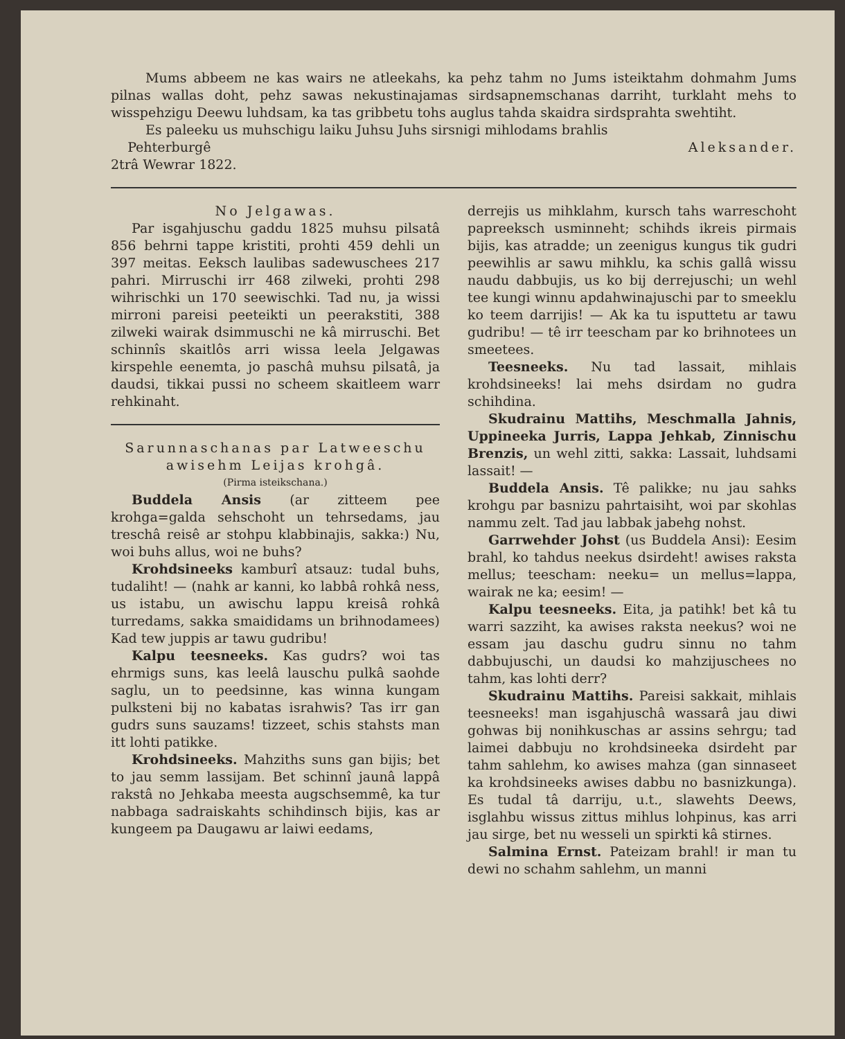Mums abbeem ne kas wairs ne atleekahs, ka pehz tahm no Jums isteiktahm dohmahm Jums pilnas wallas doht, pehz sawas nekustinajamas sirdsapnemschanas darriht, turklaht mehs to wisspehzigu Deewu luhdsam, ka tas gribbetu tohs auglus tahda skaidra sirdsprahta swehtiht.
Es paleeku us muhschigu laiku Juhsu Juhs sirsnigi mihlodams brahlis
Pehterburgê
2trâ Wewrar 1822.
Aleksander.
No Jelgawas.
Par isgahjuschu gaddu 1825 muhsu pilsatâ 856 behrni tappe kristiti, prohti 459 dehli un 397 meitas. Eeksch laulibas sadewuschees 217 pahri. Mirruschi irr 468 zilweki, prohti 298 wihrischki un 170 seewischki. Tad nu, ja wissi mirroni pareisi peeteikti un peerakstiti, 388 zilweki wairak dsimmuschi ne kâ mirruschi. Bet schinnîs skaitlôs arri wissa leela Jelgawas kirspehle eenemta, jo paschâ muhsu pilsatâ, ja daudsi, tikkai pussi no scheem skaitleem warr rehkinaht.
Sarunnaschanas par Latweeschu awisehm Leijas krohgâ.
(Pirma isteikschana.)
Buddela Ansis (ar zitteem pee krohga=galda sehschoht un tehrsedams, jau treschâ reisê ar stohpu klabbinajis, sakka:) Nu, woi buhs allus, woi ne buhs?
Krohdsineeks kamburî atsauz: tudal buhs, tudaliht! — (nahk ar kanni, ko labbâ rohkâ ness, us istabu, un awischu lappu kreisâ rohkâ turredams, sakka smaididams un brihnodamees) Kad tew juppis ar tawu gudribu!
Kalpu teesneeks. Kas gudrs? woi tas ehrmigs suns, kas leelâ lauschu pulkâ saohde saglu, un to peedsinne, kas winna kungam pulksteni bij no kabatas israhwis? Tas irr gan gudrs suns sauzams! tizzeet, schis stahsts man itt lohti patikke.
Krohdsineeks. Mahziths suns gan bijis; bet to jau semm lassijam. Bet schinnî jaunâ lappâ rakstâ no Jehkaba meesta augschsemmê, ka tur nabbaga sadraiskahts schihdinsch bijis, kas ar kungeem pa Daugawu ar laiwi eedams,
derrejis us mihklahm, kursch tahs warreschoht papreeksch usminneht; schihds ikreis pirmais bijis, kas atradde; un zeenigus kungus tik gudri peewihlis ar sawu mihklu, ka schis gallâ wissu naudu dabbujis, us ko bij derrejuschi; un wehl tee kungi winnu apdahwinajuschi par to smeeklu ko teem darrijis! — Ak ka tu isputtetu ar tawu gudribu! — tê irr teescham par ko brihnotees un smeetees.
Teesneeks. Nu tad lassait, mihlais krohdsineeks! lai mehs dsirdam no gudra schihdina.
Skudrainu Mattihs, Meschmalla Jahnis, Uppineeka Jurris, Lappa Jehkab, Zinnischu Brenzis, un wehl zitti, sakka: Lassait, luhdsami lassait! —
Buddela Ansis. Tê palikke; nu jau sahks krohgu par basnizu pahrtaisiht, woi par skohlas nammu zelt. Tad jau labbak jabehg nohst.
Garrwehder Johst (us Buddela Ansi): Eesim brahl, ko tahdus neekus dsirdeht! awises rakstа mellus; teescham: neeku= un mellus=lappa, wairak ne ka; eesim! —
Kalpu teesneeks. Eita, ja patihk! bet kâ tu warri sazziht, ka awises raksta neekus? woi ne essam jau daschu gudru sinnu no tahm dabbujuschi, un daudsi ko mahzijuschees no tahm, kas lohti derr?
Skudrainu Mattihs. Pareisi sakkait, mihlais teesneeks! man isgahjuschâ wassarâ jau diwi gohwas bij nonihkuschas ar assins sehrgu; tad laimei dabbuju no krohdsineeka dsirdeht par tahm sahlehm, ko awises mahza (gan sinnaseet ka krohdsineeks awises dabbu no basnizkunga). Es tudal tâ darriju, u.t., slawehts Deews, isglahbu wissus zittus mihlus lohpinus, kas arri jau sirge, bet nu wesseli un spirkti kâ stirnes.
Salmina Ernst. Pateizam brahl! ir man tu dewi no schahm sahlehm, un manni